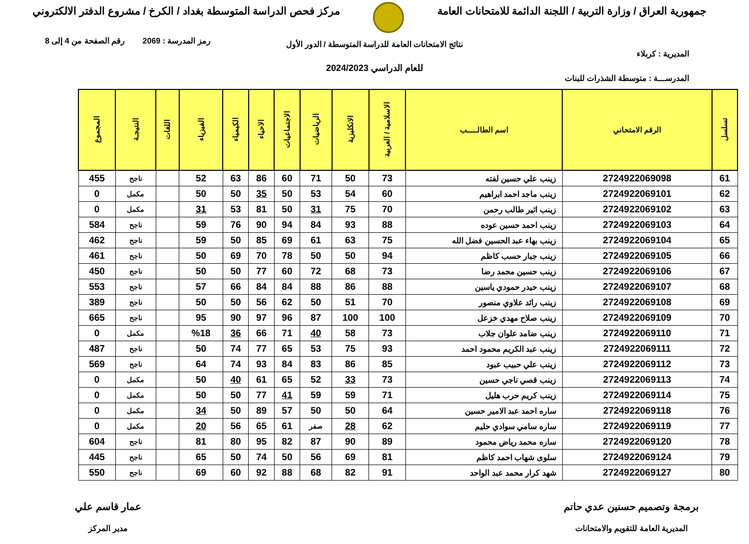جمهورية العراق / وزارة التربية / اللجنة الدائمة للامتحانات العامة
مركز فحص الدراسة المتوسطة بغداد / الكرخ / مشروع الدفتر الالكتروني
رمز المدرسة : 2069 رقم الصفحة من 4 إلى 8
نتائج الامتحانات العامة للدراسة المتوسطة / الدور الأول
المديرية : كربلاء
للعام الدراسي 2024/2023
المدرســـة : متوسطة الشذرات للبنات
| تسلسل | الرقم الامتحاني | اسم الطالـــــب | الاسلامية / العربية | الانكليزية | الرياضيات | الاجتماعيات | الاحياء | الكيمياء | الفيزياء | اللغات | النتيجـة | المجموع |
| --- | --- | --- | --- | --- | --- | --- | --- | --- | --- | --- | --- | --- |
| 61 | 2724922069098 | زينب علي حسين لفته | 73 | 50 | 71 | 60 | 86 | 63 | 52 | | ناجح | 455 |
| 62 | 2724922069101 | زينب ماجد احمد ابراهيم | 60 | 54 | 53 | 50 | 35 | 50 | 50 | | مكمل | 0 |
| 63 | 2724922069102 | زينب اثير طالب رحمن | 70 | 75 | 31 | 50 | 81 | 53 | 31 | | مكمل | 0 |
| 64 | 2724922069103 | زينب احمد حسين عوده | 88 | 93 | 84 | 94 | 90 | 76 | 59 | | ناجح | 584 |
| 65 | 2724922069104 | زينب بهاء عبد الحسين فضل الله | 75 | 63 | 61 | 69 | 85 | 50 | 59 | | ناجح | 462 |
| 66 | 2724922069105 | زينب جبار حسب كاظم | 94 | 50 | 50 | 78 | 70 | 69 | 50 | | ناجح | 461 |
| 67 | 2724922069106 | زينب حسين محمد رضا | 73 | 68 | 72 | 60 | 77 | 50 | 50 | | ناجح | 450 |
| 68 | 2724922069107 | زينب حيدر حمودي ياسين | 88 | 86 | 88 | 84 | 84 | 66 | 57 | | ناجح | 553 |
| 69 | 2724922069108 | زينب رائد علاوي منصور | 70 | 51 | 50 | 62 | 56 | 50 | 50 | | ناجح | 389 |
| 70 | 2724922069109 | زينب صلاح مهدي خزعل | 100 | 100 | 87 | 96 | 97 | 90 | 95 | | ناجح | 665 |
| 71 | 2724922069110 | زينب ضامد علوان جلاب | 73 | 58 | 40 | 71 | 66 | 36 | %18 | | مكمل | 0 |
| 72 | 2724922069111 | زينب عبد الكريم محمود احمد | 93 | 75 | 53 | 65 | 77 | 74 | 50 | | ناجح | 487 |
| 73 | 2724922069112 | زينب علي حبيب عبود | 85 | 86 | 83 | 84 | 93 | 74 | 64 | | ناجح | 569 |
| 74 | 2724922069113 | زينب قصي ناجي حسين | 73 | 33 | 52 | 65 | 61 | 40 | 50 | | مكمل | 0 |
| 75 | 2724922069114 | زينب كريم حرب هليل | 71 | 59 | 59 | 41 | 77 | 50 | 50 | | مكمل | 0 |
| 76 | 2724922069118 | ساره احمد عبد الامير حسين | 64 | 50 | 50 | 57 | 89 | 50 | 34 | | مكمل | 0 |
| 77 | 2724922069119 | ساره سامي سوادي حليم | 62 | 28 | صفر | 61 | 65 | 56 | 20 | | مكمل | 0 |
| 78 | 2724922069120 | ساره محمد رياض محمود | 89 | 90 | 87 | 82 | 95 | 80 | 81 | | ناجح | 604 |
| 79 | 2724922069124 | سلوى شهاب احمد كاظم | 81 | 69 | 56 | 50 | 74 | 50 | 65 | | ناجح | 445 |
| 80 | 2724922069127 | شهد كرار محمد عبد الواحد | 91 | 82 | 68 | 88 | 92 | 60 | 69 | | ناجح | 550 |
برمجة وتصميم حسنين عدي حاتم
المديرية العامة للتقويم والامتحانات
عمار قاسم علي
مدير المركز